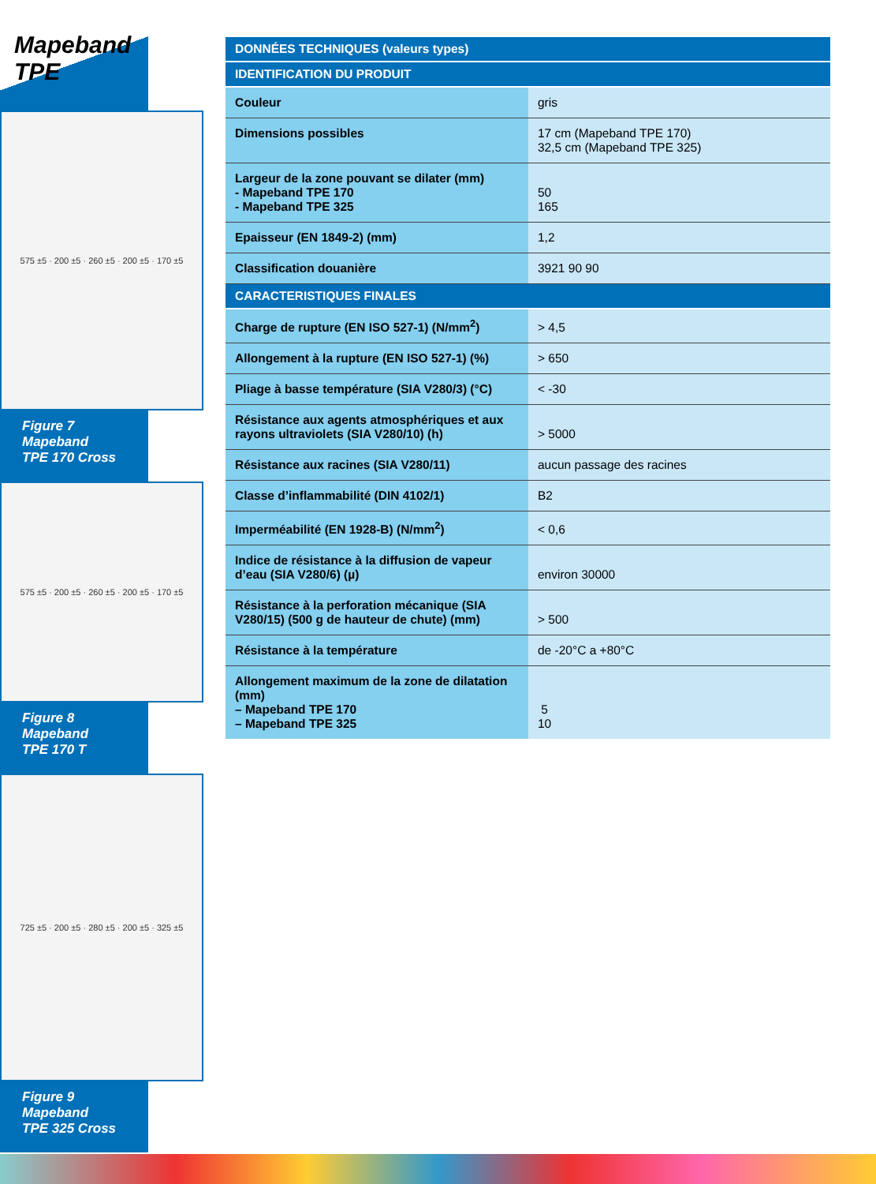Mapeband TPE
575 ±5 · 200 ±5 · 260 ±5 · 200 ±5 · 170 ±5
Figure 7
Mapeband
TPE 170 Cross
575 ±5 · 200 ±5 · 260 ±5 · 200 ±5 · 170 ±5
Figure 8
Mapeband
TPE 170 T
725 ±5 · 200 ±5 · 280 ±5 · 200 ±5 · 325 ±5
Figure 9
Mapeband
TPE 325 Cross
| DONNÉES TECHNIQUES (valeurs types) | |
| --- | --- |
| IDENTIFICATION DU PRODUIT | |
| Couleur | gris |
| Dimensions possibles | 17 cm (Mapeband TPE 170) 32,5 cm (Mapeband TPE 325) |
| Largeur de la zone pouvant se dilater (mm) - Mapeband TPE 170 - Mapeband TPE 325 | 50 165 |
| Epaisseur (EN 1849-2) (mm) | 1,2 |
| Classification douanière | 3921 90 90 |
| CARACTERISTIQUES FINALES | |
| Charge de rupture (EN ISO 527-1) (N/mm<sup>2</sup>) | > 4,5 |
| Allongement à la rupture (EN ISO 527-1) (%) | > 650 |
| Pliage à basse température (SIA V280/3) (°C) | < -30 |
| Résistance aux agents atmosphériques et aux rayons ultraviolets (SIA V280/10) (h) | > 5000 |
| Résistance aux racines (SIA V280/11) | aucun passage des racines |
| Classe d’inflammabilité (DIN 4102/1) | B2 |
| Imperméabilité (EN 1928-B) (N/mm<sup>2</sup>) | < 0,6 |
| Indice de résistance à la diffusion de vapeur d’eau (SIA V280/6) (µ) | environ 30000 |
| Résistance à la perforation mécanique (SIA V280/15) (500 g de hauteur de chute) (mm) | > 500 |
| Résistance à la température | de -20°C a +80°C |
| Allongement maximum de la zone de dilatation (mm) – Mapeband TPE 170 – Mapeband TPE 325 | 5 10 |